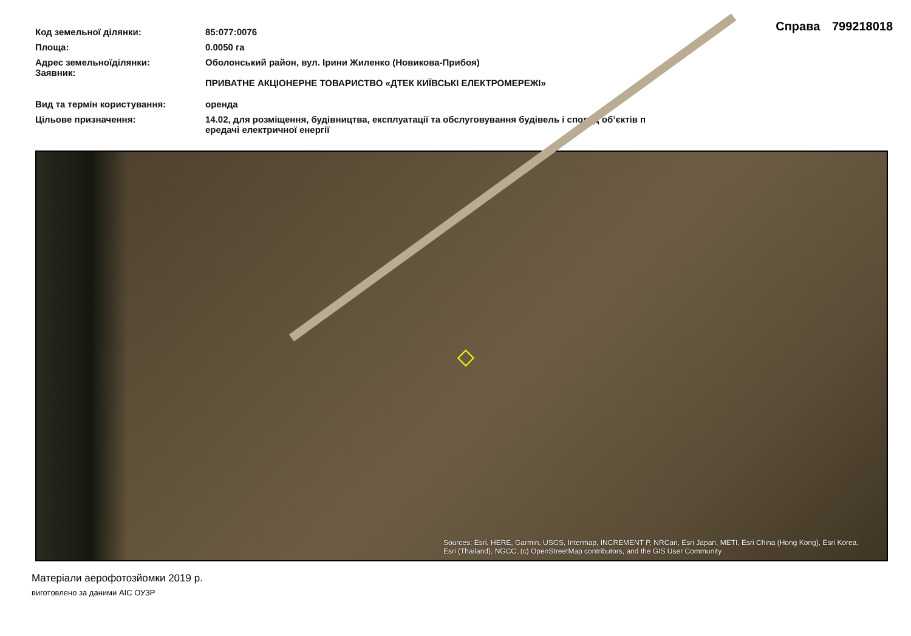Справа 799218018
| Код земельної ділянки: | 85:077:0076 |
| Площа: | 0.0050 га |
| Адрес земельноїділянки: Заявник: | Оболонський район, вул. Ірини Жиленко (Новикова-Прибоя) ПРИВАТНЕ АКЦІОНЕРНЕ ТОВАРИСТВО «ДТЕК КИЇВСЬКІ ЕЛЕКТРОМЕРЕЖІ» |
| Вид та термін користування: | оренда |
| Цільове призначення: | 14.02, для розміщення, будівництва, експлуатації та обслуговування будівель і споруд об’єктів п ередачі електричної енергії |
Sources: Esri, HERE, Garmin, USGS, Intermap, INCREMENT P, NRCan, Esri Japan, METI, Esri China (Hong Kong), Esri Korea, Esri (Thailand), NGCC, (c) OpenStreetMap contributors, and the GIS User Community
Матеріали аерофотозйомки 2019 р.
виготовлено за даними АІС ОУЗР